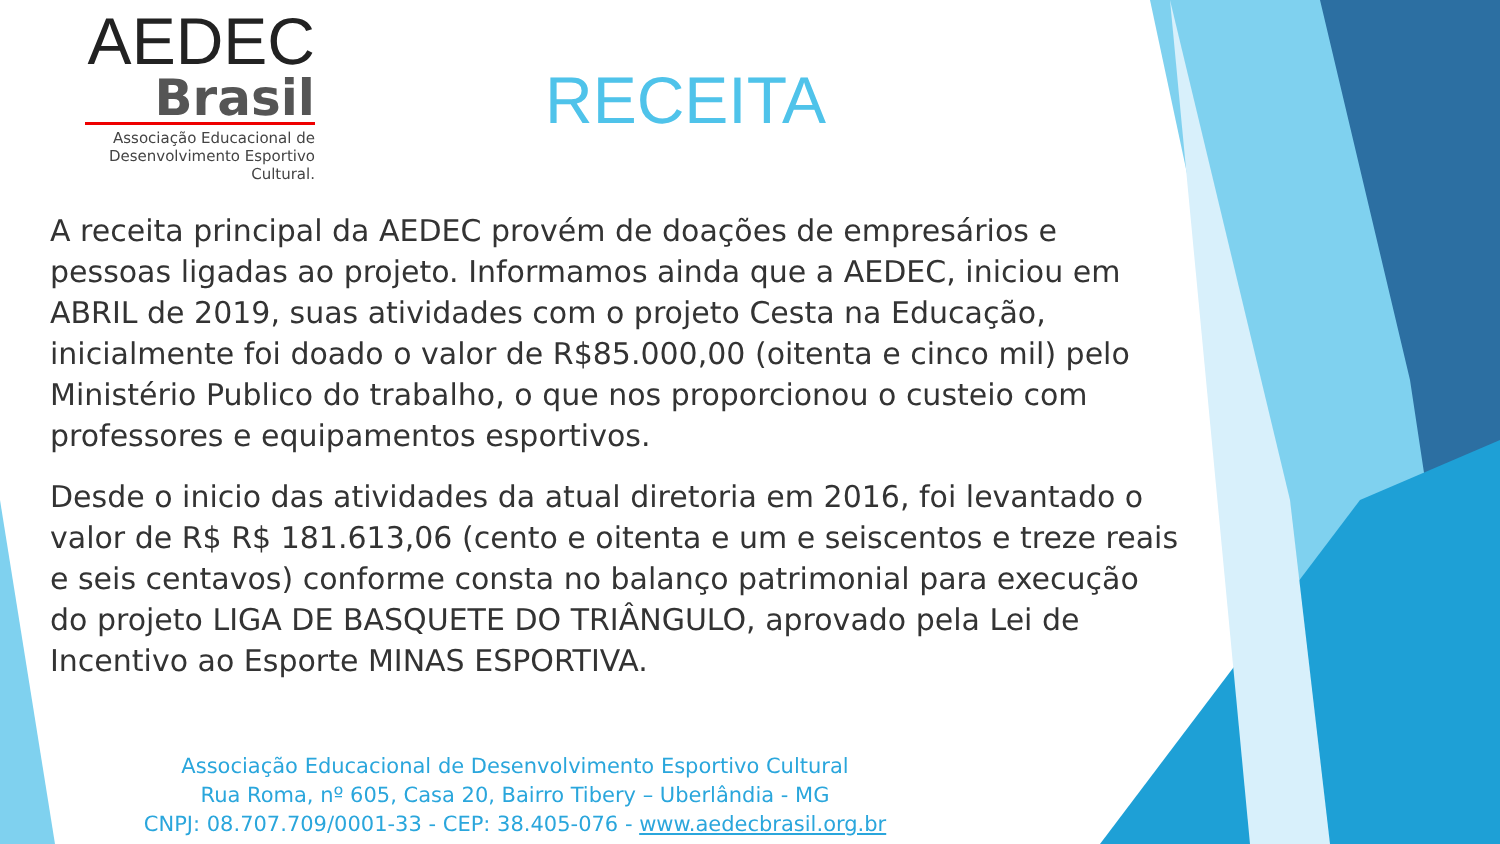AEDEC
Brasil
Associação Educacional de
Desenvolvimento Esportivo Cultural.
RECEITA
A receita principal da AEDEC provém de doações de empresários e pessoas ligadas ao projeto. Informamos ainda que a AEDEC, iniciou em ABRIL de 2019, suas atividades com o projeto Cesta na Educação, inicialmente foi doado o valor de R$85.000,00 (oitenta e cinco mil) pelo Ministério Publico do trabalho, o que nos proporcionou o custeio com professores e equipamentos esportivos.
Desde o inicio das atividades da atual diretoria em 2016, foi levantado o valor de R$ R$ 181.613,06 (cento e oitenta e um e seiscentos e treze reais e seis centavos) conforme consta no balanço patrimonial para execução do projeto LIGA DE BASQUETE DO TRIÂNGULO, aprovado pela Lei de Incentivo ao Esporte MINAS ESPORTIVA.
Associação Educacional de Desenvolvimento Esportivo Cultural
Rua Roma, nº 605, Casa 20, Bairro Tibery – Uberlândia - MG
CNPJ: 08.707.709/0001-33 - CEP: 38.405-076 - www.aedecbrasil.org.br